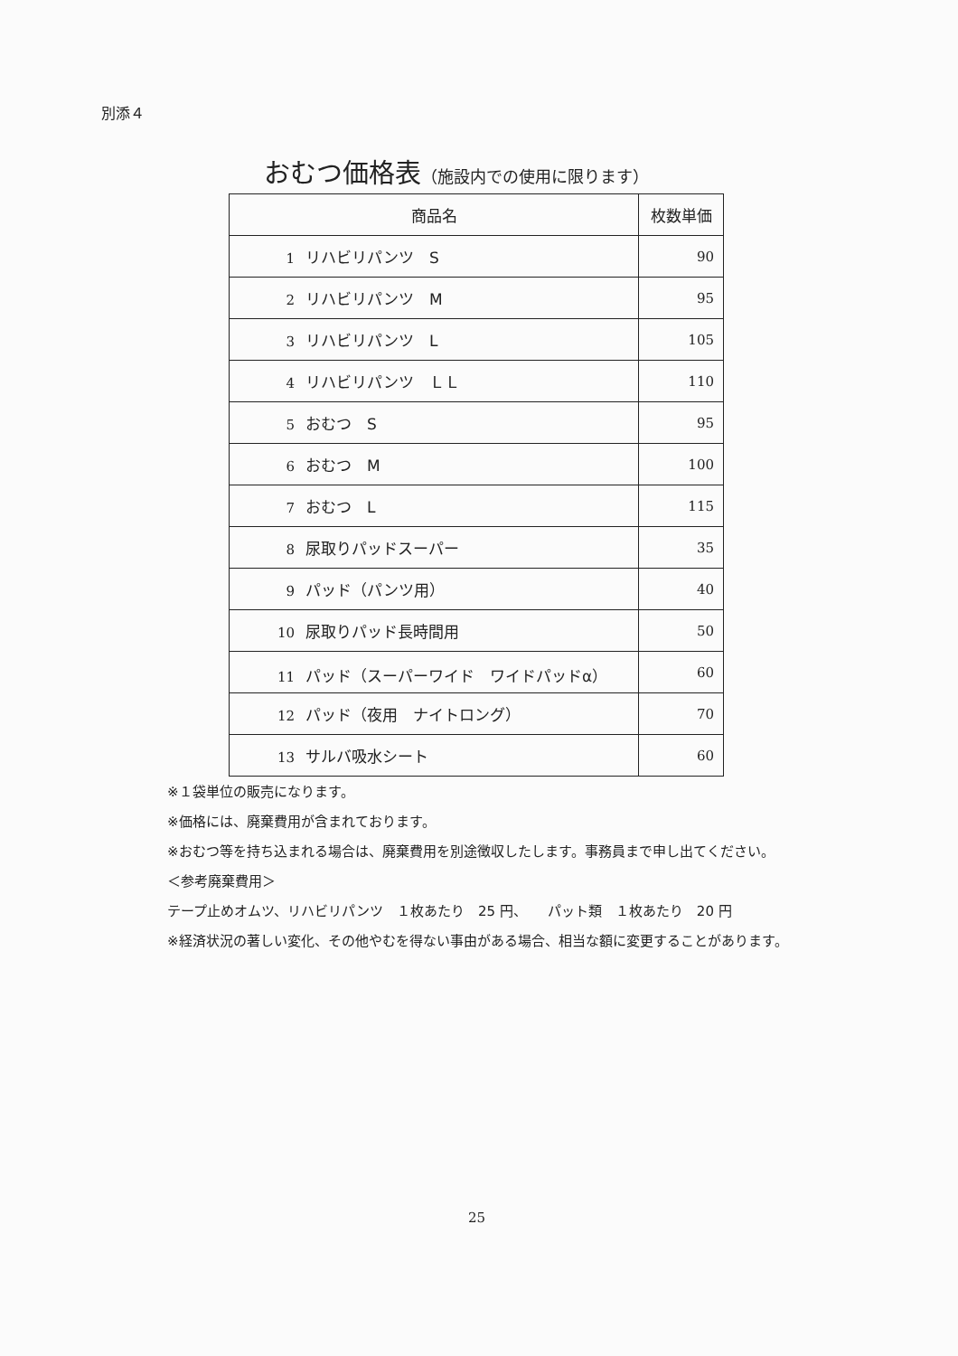別添４
おむつ価格表（施設内での使用に限ります）
| 商品名 | 枚数単価 |
| --- | --- |
| 1 リハビリパンツ S | 90 |
| 2 リハビリパンツ M | 95 |
| 3 リハビリパンツ L | 105 |
| 4 リハビリパンツ ＬＬ | 110 |
| 5 おむつ S | 95 |
| 6 おむつ M | 100 |
| 7 おむつ L | 115 |
| 8 尿取りパッドスーパー | 35 |
| 9 パッド（パンツ用） | 40 |
| 10 尿取りパッド長時間用 | 50 |
| 11 パッド（スーパーワイド ワイドパッドα） | 60 |
| 12 パッド（夜用 ナイトロング） | 70 |
| 13 サルバ吸水シート | 60 |
※１袋単位の販売になります。
※価格には、廃棄費用が含まれております。
※おむつ等を持ち込まれる場合は、廃棄費用を別途徴収したします。事務員まで申し出てください。
＜参考廃棄費用＞
テープ止めオムツ、リハビリパンツ　１枚あたり　25 円、　　パット類　１枚あたり　20 円
※経済状況の著しい変化、その他やむを得ない事由がある場合、相当な額に変更することがあります。
25